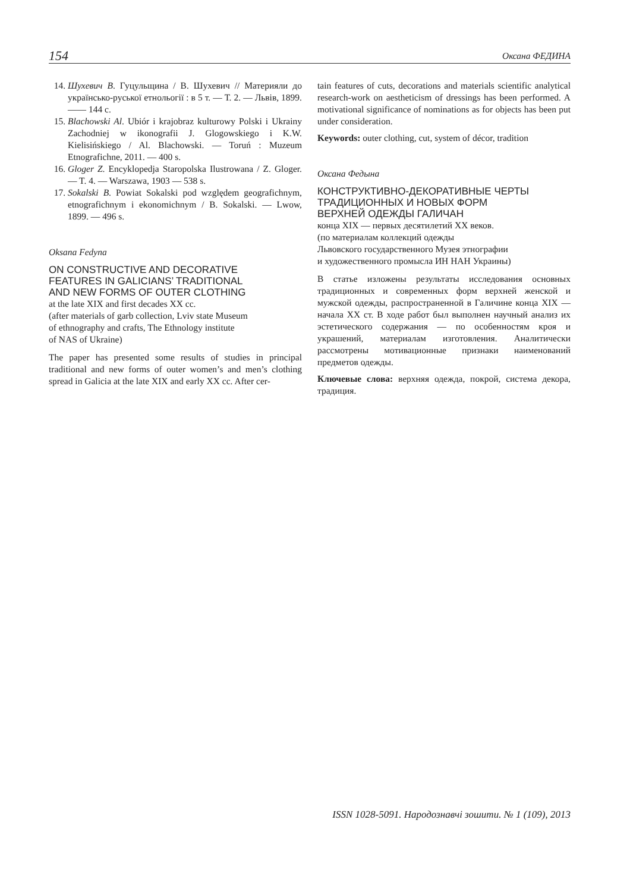154 Оксана ФЕДИНА
14. Шухевич В. Гуцульщина / В. Шухевич // Материяли до українсько-руської етнольогії : в 5 т. — Т. 2. — Львів, 1899. —— 144 с.
15. Blachowski Al. Ubiór i krajobraz kulturowy Polski i Ukrainy Zachodniej w ikonografii J. Glogowskiego i K.W. Kielisińskiego / Al. Blachowski. — Toruń : Muzeum Etnografichne, 2011. — 400 s.
16. Gloger Z. Encyklopedja Staropolska Ilustrowana / Z. Gloger. — T. 4. — Warszawa, 1903 — 538 s.
17. Sokalski B. Powiat Sokalski pod względem geografichnym, etnografichnym i ekonomichnym / B. Sokalski. — Lwow, 1899. — 496 s.
Oksana Fedyna
ON CONSTRUCTIVE AND DECORATIVE
FEATURES IN GALICIANS’ TRADITIONAL
AND NEW FORMS OF OUTER CLOTHING
at the late XIX and first decades XX cc.
(after materials of garb collection, Lviv state Museum
of ethnography and crafts, The Ethnology institute
of NAS of Ukraine)
The paper has presented some results of studies in principal traditional and new forms of outer women’s and men’s clothing spread in Galicia at the late XIX and early XX cc. After cer-
tain features of cuts, decorations and materials scientific analytical research-work on aestheticism of dressings has been performed. A motivational significance of nominations as for objects has been put under consideration.
Keywords: outer clothing, cut, system of décor, tradition
Оксана Федына
КОНСТРУКТИВНО-ДЕКОРАТИВНЫЕ ЧЕРТЫ
ТРАДИЦИОННЫХ И НОВЫХ ФОРМ
ВЕРХНЕЙ ОДЕЖДЫ ГАЛИЧАН
конца XIX — первых десятилетий XX веков.
(по материалам коллекций одежды
Львовского государственного Музея этнографии
и художественного промысла ИН НАН Украины)
В статье изложены результаты исследования основных традиционных и современных форм верхней женской и мужской одежды, распространенной в Галичине конца XIX — начала XX ст. В ходе работ был выполнен научный анализ их эстетического содержания — по особенностям кроя и украшений, материалам изготовления. Аналитически рассмотрены мотивационные признаки наименований предметов одежды.
Ключевые слова: верхняя одежда, покрой, система декора, традиция.
ISSN 1028-5091. Народознавчі зошити. № 1 (109), 2013